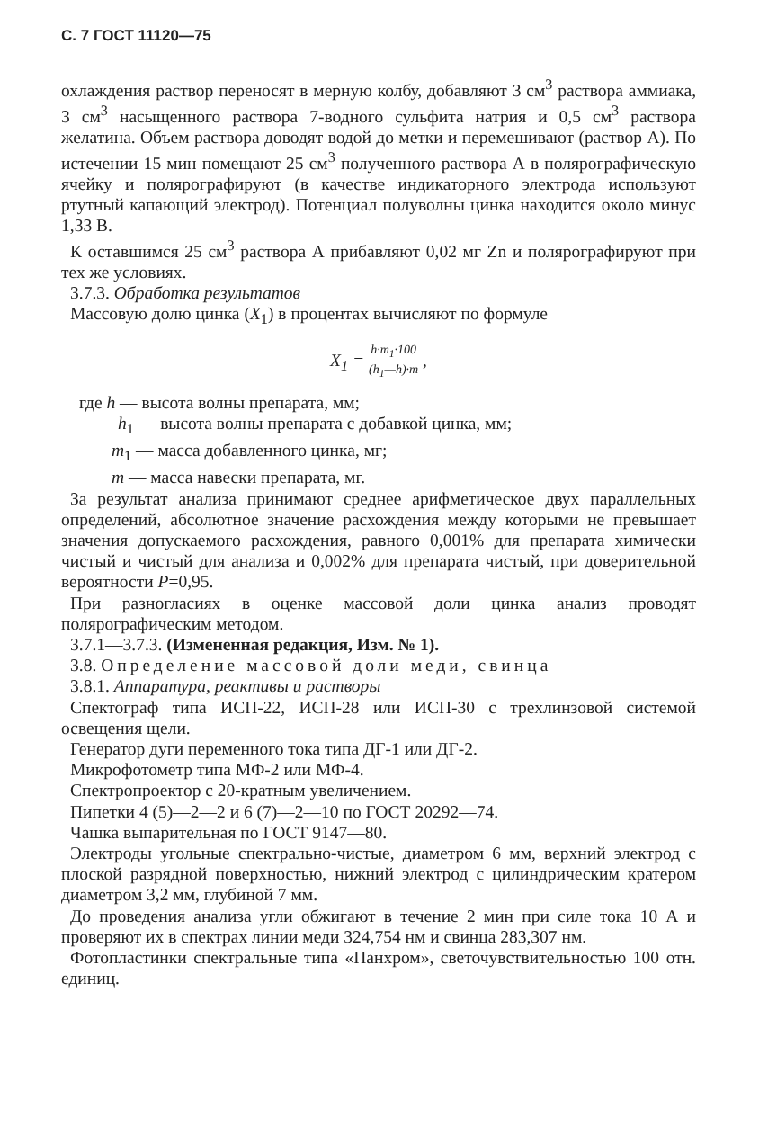С. 7 ГОСТ 11120—75
охлаждения раствор переносят в мерную колбу, добавляют 3 см<sup>3</sup> раствора аммиака, 3 см<sup>3</sup> насыщенного раствора 7-водного сульфита натрия и 0,5 см<sup>3</sup> раствора желатина. Объем раствора доводят водой до метки и перемешивают (раствор А). По истечении 15 мин помещают 25 см<sup>3</sup> полученного раствора А в полярографическую ячейку и полярографируют (в качестве индикаторного электрода используют ртутный капающий электрод). Потенциал полуволны цинка находится около минус 1,33 В.
К оставшимся 25 см<sup>3</sup> раствора А прибавляют 0,02 мг Zn и полярографируют при тех же условиях.
3.7.3. Обработка результатов
Массовую долю цинка (X<sub>1</sub>) в процентах вычисляют по формуле
X<sub>1</sub> = h·m<sub>1</sub>·100 (h<sub>1</sub>—h)·m ,
где h — высота волны препарата, мм;
h<sub>1</sub> — высота волны препарата с добавкой цинка, мм;
m<sub>1</sub> — масса добавленного цинка, мг;
m — масса навески препарата, мг.
За результат анализа принимают среднее арифметическое двух параллельных определений, абсолютное значение расхождения между которыми не превышает значения допускаемого расхождения, равного 0,001% для препарата химически чистый и чистый для анализа и 0,002% для препарата чистый, при доверительной вероятности P=0,95.
При разногласиях в оценке массовой доли цинка анализ проводят полярографическим методом.
3.7.1—3.7.3. (Измененная редакция, Изм. № 1).
3.8. Определение массовой доли меди, свинца
3.8.1. Аппаратура, реактивы и растворы
Спектограф типа ИСП-22, ИСП-28 или ИСП-30 с трехлинзовой системой освещения щели.
Генератор дуги переменного тока типа ДГ-1 или ДГ-2.
Микрофотометр типа МФ-2 или МФ-4.
Спектропроектор с 20-кратным увеличением.
Пипетки 4 (5)—2—2 и 6 (7)—2—10 по ГОСТ 20292—74.
Чашка выпарительная по ГОСТ 9147—80.
Электроды угольные спектрально-чистые, диаметром 6 мм, верхний электрод с плоской разрядной поверхностью, нижний электрод с цилиндрическим кратером диаметром 3,2 мм, глубиной 7 мм.
До проведения анализа угли обжигают в течение 2 мин при силе тока 10 А и проверяют их в спектрах линии меди 324,754 нм и свинца 283,307 нм.
Фотопластинки спектральные типа «Панхром», светочувствительностью 100 отн. единиц.